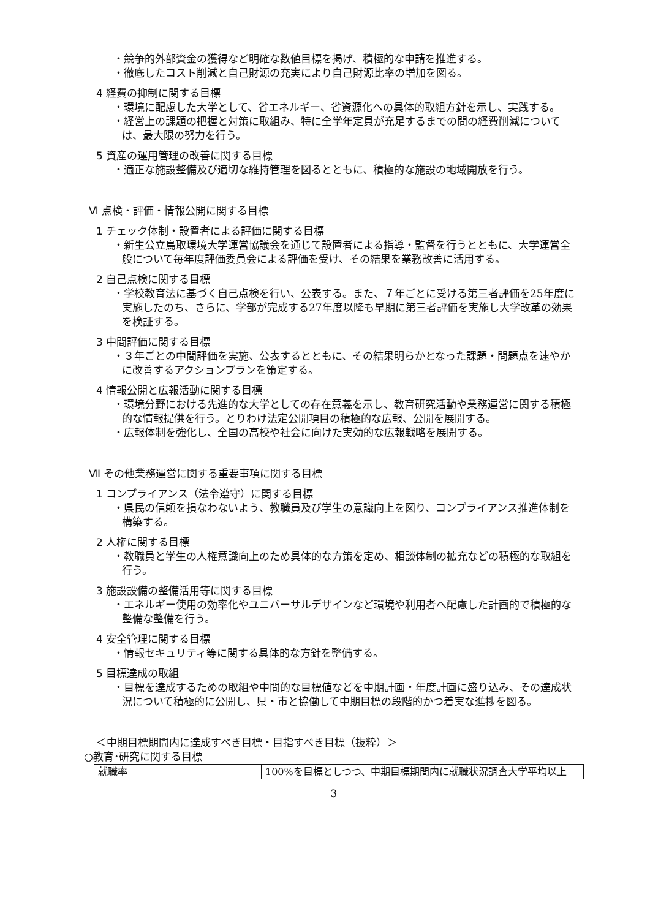・競争的外部資金の獲得など明確な数値目標を掲げ、積極的な申請を推進する。
・徹底したコスト削減と自己財源の充実により自己財源比率の増加を図る。
4 経費の抑制に関する目標
・環境に配慮した大学として、省エネルギー、省資源化への具体的取組方針を示し、実践する。
・経営上の課題の把握と対策に取組み、特に全学年定員が充足するまでの間の経費削減については、最大限の努力を行う。
5 資産の運用管理の改善に関する目標
・適正な施設整備及び適切な維持管理を図るとともに、積極的な施設の地域開放を行う。
Ⅵ 点検・評価・情報公開に関する目標
1 チェック体制・設置者による評価に関する目標
・新生公立鳥取環境大学運営協議会を通じて設置者による指導・監督を行うとともに、大学運営全般について毎年度評価委員会による評価を受け、その結果を業務改善に活用する。
2 自己点検に関する目標
・学校教育法に基づく自己点検を行い、公表する。また、７年ごとに受ける第三者評価を25年度に実施したのち、さらに、学部が完成する27年度以降も早期に第三者評価を実施し大学改革の効果を検証する。
3 中間評価に関する目標
・３年ごとの中間評価を実施、公表するとともに、その結果明らかとなった課題・問題点を速やかに改善するアクションプランを策定する。
4 情報公開と広報活動に関する目標
・環境分野における先進的な大学としての存在意義を示し、教育研究活動や業務運営に関する積極的な情報提供を行う。とりわけ法定公開項目の積極的な広報、公開を展開する。
・広報体制を強化し、全国の高校や社会に向けた実効的な広報戦略を展開する。
Ⅶ その他業務運営に関する重要事項に関する目標
1 コンプライアンス（法令遵守）に関する目標
・県民の信頼を損なわないよう、教職員及び学生の意識向上を図り、コンプライアンス推進体制を構築する。
2 人権に関する目標
・教職員と学生の人権意識向上のため具体的な方策を定め、相談体制の拡充などの積極的な取組を行う。
3 施設設備の整備活用等に関する目標
・エネルギー使用の効率化やユニバーサルデザインなど環境や利用者へ配慮した計画的で積極的な整備な整備を行う。
4 安全管理に関する目標
・情報セキュリティ等に関する具体的な方針を整備する。
5 目標達成の取組
・目標を達成するための取組や中間的な目標値などを中期計画・年度計画に盛り込み、その達成状況について積極的に公開し、県・市と協働して中期目標の段階的かつ着実な進捗を図る。
＜中期目標期間内に達成すべき目標・目指すべき目標（抜粋）＞
○教育･研究に関する目標
| 就職率 | 100%を目標としつつ、中期目標期間内に就職状況調査大学平均以上 |
3